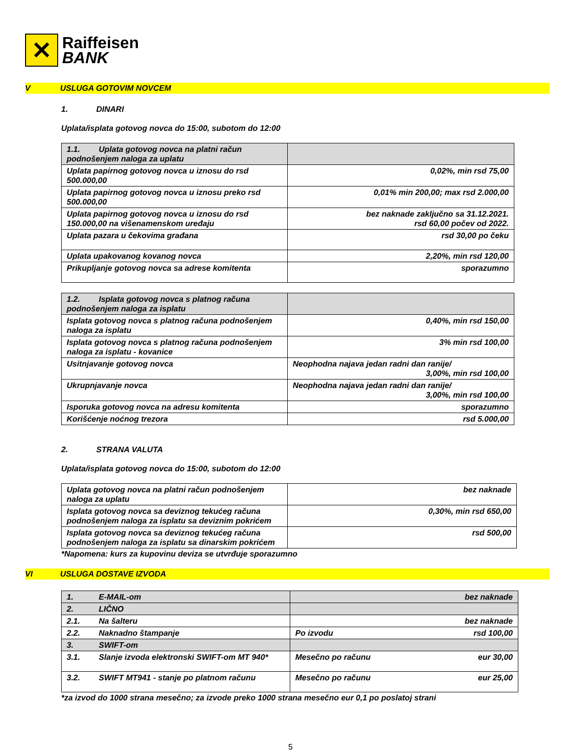✕
Raiffeisen
BANK
V USLUGA GOTOVIM NOVCEM
1. DINARI
Uplata/isplata gotovog novca do 15:00, subotom do 12:00
| 1.1. Uplata gotovog novca na platni račun podnošenjem naloga za uplatu | |
| Uplata papirnog gotovog novca u iznosu do rsd 500.000,00 | 0,02%, min rsd 75,00 |
| Uplata papirnog gotovog novca u iznosu preko rsd 500.000,00 | 0,01% min 200,00; max rsd 2.000,00 |
| Uplata papirnog gotovog novca u iznosu do rsd 150.000,00 na višenamenskom uređaju | bez naknade zaključno sa 31.12.2021. rsd 60,00 počev od 2022. |
| Uplata pazara u čekovima građana | rsd 30,00 po čeku |
| Uplata upakovanog kovanog novca | 2,20%, min rsd 120,00 |
| Prikupljanje gotovog novca sa adrese komitenta | sporazumno |
| 1.2. Isplata gotovog novca s platnog računa podnošenjem naloga za isplatu | |
| Isplata gotovog novca s platnog računa podnošenjem naloga za isplatu | 0,40%, min rsd 150,00 |
| Isplata gotovog novca s platnog računa podnošenjem naloga za isplatu - kovanice | 3% min rsd 100,00 |
| Usitnjavanje gotovog novca | Neophodna najava jedan radni dan ranije/ 3,00%, min rsd 100,00 |
| Ukrupnjavanje novca | Neophodna najava jedan radni dan ranije/ 3,00%, min rsd 100,00 |
| Isporuka gotovog novca na adresu komitenta | sporazumno |
| Korišćenje noćnog trezora | rsd 5.000,00 |
2. STRANA VALUTA
Uplata/isplata gotovog novca do 15:00, subotom do 12:00
| Uplata gotovog novca na platni račun podnošenjem naloga za uplatu | bez naknade |
| Isplata gotovog novca sa deviznog tekućeg računa podnošenjem naloga za isplatu sa deviznim pokrićem | 0,30%, min rsd 650,00 |
| Isplata gotovog novca sa deviznog tekućeg računa podnošenjem naloga za isplatu sa dinarskim pokrićem | rsd 500,00 |
*Napomena: kurs za kupovinu deviza se utvrđuje sporazumno
VI USLUGA DOSTAVE IZVODA
| 1. E-MAIL-om | bez naknade | |
| 2. LIČNO | | |
| 2.1. Na šalteru | bez naknade | |
| 2.2. Naknadno štampanje | Po izvodu | rsd 100,00 |
| 3. SWIFT-om | | |
| 3.1. Slanje izvoda elektronski SWIFT-om MT 940* | Mesečno po računu | eur 30,00 |
| 3.2. SWIFT MT941 - stanje po platnom računu | Mesečno po računu | eur 25,00 |
*za izvod do 1000 strana mesečno; za izvode preko 1000 strana mesečno eur 0,1 po poslatoj strani
5